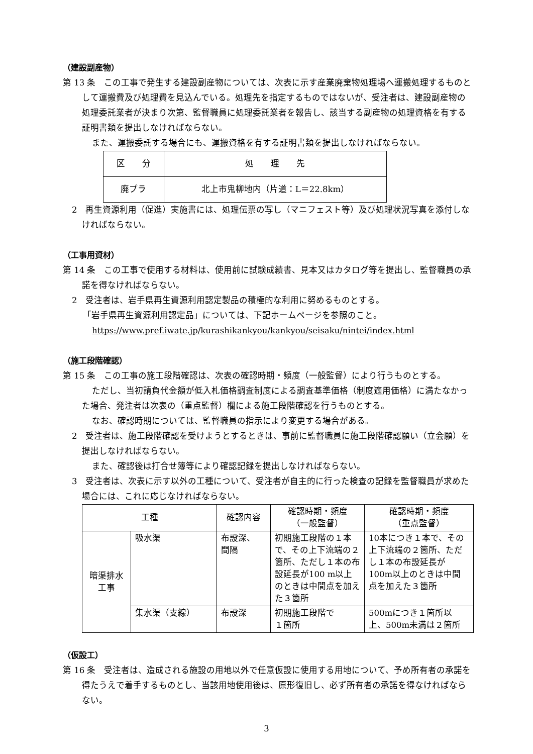（建設副産物）
第 13 条　この工事で発生する建設副産物については、次表に示す産業廃棄物処理場へ運搬処理するものとして運搬費及び処理費を見込んでいる。処理先を指定するものではないが、受注者は、建設副産物の処理委託業者が決まり次第、監督職員に処理委託業者を報告し、該当する副産物の処理資格を有する証明書類を提出しなければならない。
また、運搬委託する場合にも、運搬資格を有する証明書類を提出しなければならない。
| 区 分 | 処 理 先 |
| --- | --- |
| 廃プラ | 北上市鬼柳地内（片道：L＝22.8km） |
2　再生資源利用（促進）実施書には、処理伝票の写し（マニフェスト等）及び処理状況写真を添付しなければならない。
（工事用資材）
第 14 条　この工事で使用する材料は、使用前に試験成績書、見本又はカタログ等を提出し、監督職員の承諾を得なければならない。
2　受注者は、岩手県再生資源利用認定製品の積極的な利用に努めるものとする。
「岩手県再生資源利用認定品」については、下記ホームページを参照のこと。
https://www.pref.iwate.jp/kurashikankyou/kankyou/seisaku/nintei/index.html
（施工段階確認）
第 15 条　この工事の施工段階確認は、次表の確認時期・頻度（一般監督）により行うものとする。
ただし、当初請負代金額が低入札価格調査制度による調査基準価格（制度適用価格）に満たなかった場合、発注者は次表の（重点監督）欄による施工段階確認を行うものとする。
なお、確認時期については、監督職員の指示により変更する場合がある。
2　受注者は、施工段階確認を受けようとするときは、事前に監督職員に施工段階確認願い（立会願）を提出しなければならない。
また、確認後は打合せ簿等により確認記録を提出しなければならない。
3　受注者は、次表に示す以外の工種について、受注者が自主的に行った検査の記録を監督職員が求めた場合には、これに応じなければならない。
| 工種 | | 確認内容 | 確認時期・頻度 （一般監督） | 確認時期・頻度 （重点監督） |
| --- | --- | --- | --- | --- |
| 暗渠排水 工事 | 吸水渠 | 布設深、 間隔 | 初期施工段階の１本で、その上下流端の２箇所、ただし１本の布設延長が100 m以上のときは中間点を加えた３箇所 | 10本につき１本で、その上下流端の２箇所、ただし１本の布設延長が100m以上のときは中間点を加えた３箇所 |
| | 集水渠（支線） | 布設深 | 初期施工段階で １箇所 | 500mにつき１箇所以上、500m未満は２箇所 |
（仮設工）
第 16 条　受注者は、造成される施設の用地以外で任意仮設に使用する用地について、予め所有者の承諾を得たうえで着手するものとし、当該用地使用後は、原形復旧し、必ず所有者の承諾を得なければならない。
3